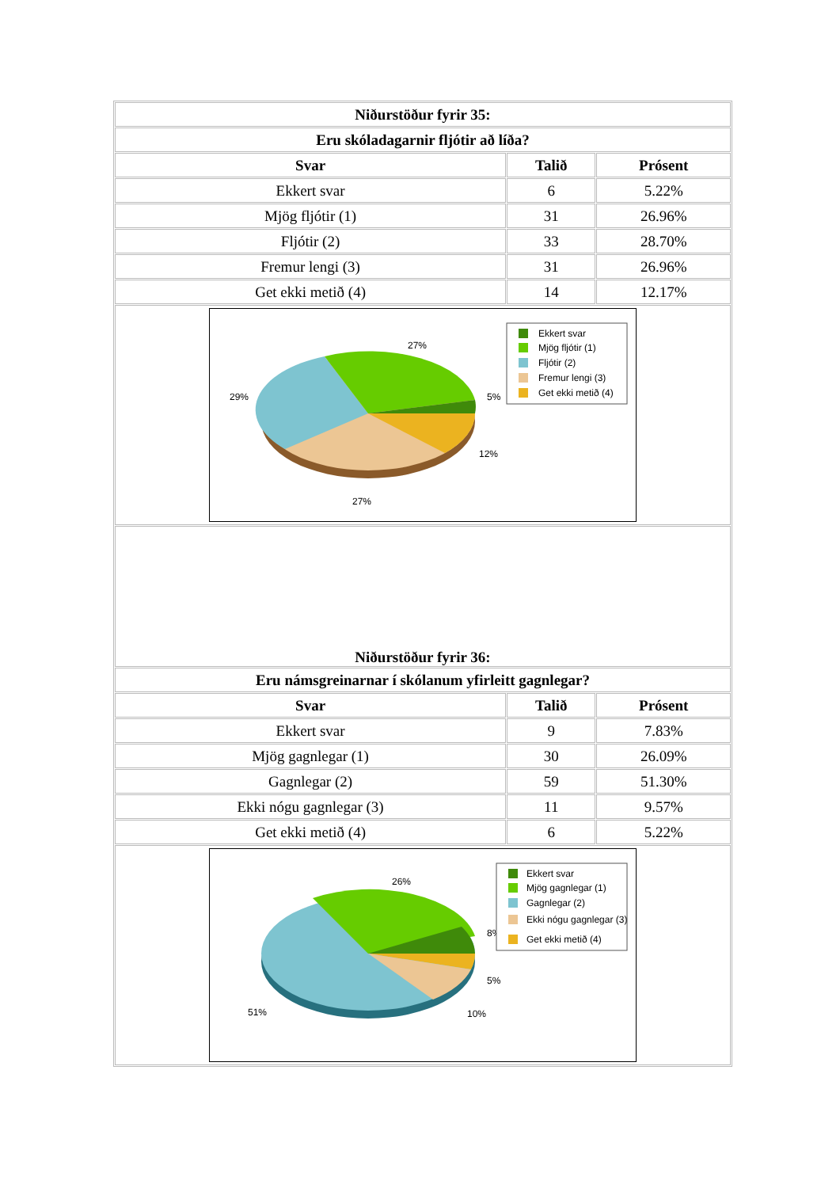| Niðurstöður fyrir 35: | | |
| --- | --- | --- |
| Eru skóladagarnir fljótir að líða? | | |
| Svar | Talið | Prósent |
| Ekkert svar | 6 | 5.22% |
| Mjög fljótir (1) | 31 | 26.96% |
| Fljótir (2) | 33 | 28.70% |
| Fremur lengi (3) | 31 | 26.96% |
| Get ekki metið (4) | 14 | 12.17% |
| 27% 29% 5% 12% 27% Ekkert svar Mjög fljótir (1) Fljótir (2) Fremur lengi (3) Get ekki metið (4) | | |
| Niðurstöður fyrir 36: | | |
| Eru námsgreinarnar í skólanum yfirleitt gagnlegar? | | |
| Svar | Talið | Prósent |
| Ekkert svar | 9 | 7.83% |
| Mjög gagnlegar (1) | 30 | 26.09% |
| Gagnlegar (2) | 59 | 51.30% |
| Ekki nógu gagnlegar (3) | 11 | 9.57% |
| Get ekki metið (4) | 6 | 5.22% |
| 26% 8% 5% 10% 51% Ekkert svar Mjög gagnlegar (1) Gagnlegar (2) Ekki nógu gagnlegar (3) Get ekki metið (4) | | |